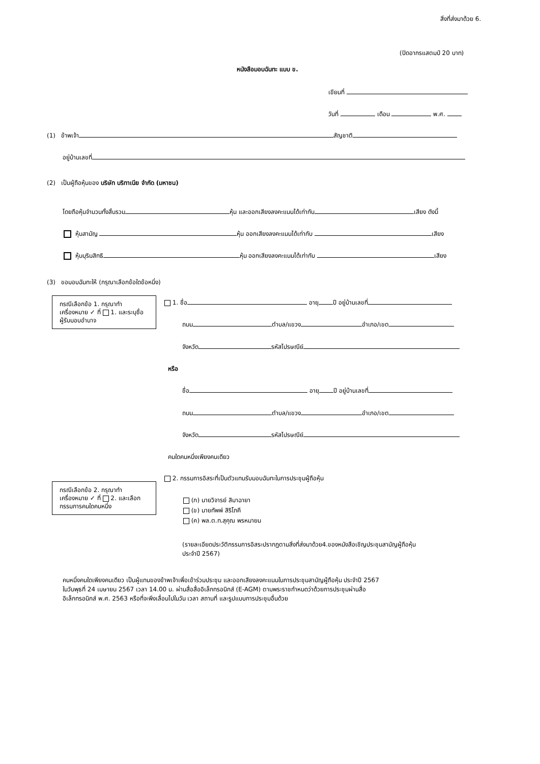สิ่งที่ส่งมาด้วย 6.
(ปิดอากรแสตมป์ 20 บาท)
หนังสือมอบฉันทะ แบบ ข.
เขียนที่
วันที่ เดือน พ.ศ.
(1) ข้าพเจ้า สัญชาติ
อยู่บ้านเลขที่
(2) เป็นผู้ถือหุ้นของ บริษัท บริทาเนีย จำกัด (มหาชน)
โดยถือหุ้นจำนวนทั้งสิ้นรวม หุ้น และออกเสียงลงคะแนนได้เท่ากับ เสียง ดังนี้
หุ้นสามัญ หุ้น ออกเสียงลงคะแนนได้เท่ากับ เสียง
หุ้นบุริมสิทธิ หุ้น ออกเสียงลงคะแนนได้เท่ากับ เสียง
(3) ขอมอบฉันทะให้ (กรุณาเลือกข้อใดข้อหนึ่ง)
กรณีเลือกข้อ 1. กรุณาทำเครื่องหมาย ✓ ที่ 1. และระบุชื่อผู้รับมอบอำนาจ
1. ชื่อ อายุ ปี อยู่บ้านเลขที่
ถนน ตำบล/แขวง อำเภอ/เขต
จังหวัด รหัสไปรษณีย์
หรือ
ชื่อ อายุ ปี อยู่บ้านเลขที่
ถนน ตำบล/แขวง อำเภอ/เขต
จังหวัด รหัสไปรษณีย์
คนใดคนหนึ่งเพียงคนเดียว
กรณีเลือกข้อ 2. กรุณาทำเครื่องหมาย ✓ ที่ 2. และเลือกกรรมการคนใดคนหนึ่ง
2. กรรมการอิสระที่เป็นตัวแทนรับมอบฉันทะในการประชุมผู้ถือหุ้น
(ก) นายวิจารย์ สิมาฉายา
(ข) นายทัพพ์ สิริโภคี
(ค) พล.ต.ท.สุคุณ พรหมายน
(รายละเอียดประวัติกรรมการอิสระปรากฏตามสิ่งที่ส่งมาด้วย4.ของหนังสือเชิญประชุมสามัญผู้ถือหุ้น
ประจำปี 2567)
คนหนึ่งคนใดเพียงคนเดียว เป็นผู้แทนของข้าพเจ้าเพื่อเข้าร่วมประชุม และออกเสียงลงคะแนนในการประชุมสามัญผู้ถือหุ้น ประจำปี 2567
ในวันพุธที่ 24 เมษายน 2567 เวลา 14.00 น. ผ่านสื่อสื่ออิเล็กทรอนิกส์ (E-AGM) ตามพระราชกำหนดว่าด้วยการประชุมผ่านสื่อ
อิเล็กทรอนิกส์ พ.ศ. 2563 หรือที่จะพึงเลื่อนไปในวัน เวลา สถานที่ และรูปแบบการประชุมอื่นด้วย